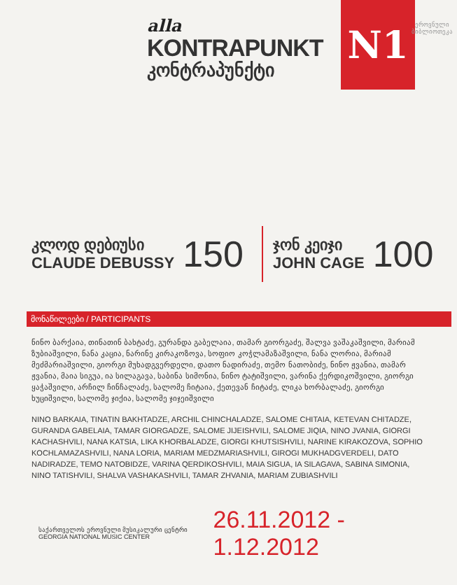alla
KONTRAPUNKT
კონტრაპუნქტი
N1
ეროვნული
ბიბლიოთეკა
კლოდ დებიუსი
CLAUDE DEBUSSY
150
ჯონ კეიჯი
JOHN CAGE
100
მონაწილეები / PARTICIPANTS
ნინო ბარქაია, თინათინ ბახტაძე, გურანდა გაბელაია, თამარ გიორგაძე, შალვა ვაშაკაშვილი, მარიამ ზუბიაშვილი, ნანა კაცია, ნარინე კირაკოზოვა, სოფიო კოჭლამაზაშვილი, ნანა ლორია, მარიამ მეძმარიაშვილი, გიორგი მუხადგვერდელი, დათო ნადირაძე, თემო ნათობიძე, ნინო ჟვანია, თამარ ჟვანია, მაია სიგუა, ია სილაგავა, საბინა სიმონია, ნინო ტატიშვილი, ვარინა ქერდიკოშვილი, გიორგი ყაჭაშვილი, არჩილ ჩინჩალაძე, სალომე ჩიტაია, ქეთევან ჩიტაძე, ლიკა ხორბალაძე, გიორგი ხუციშვილი, სალომე ჯიქია, სალომე ჯიჯეიშვილი
NINO BARKAIA, TINATIN BAKHTADZE, ARCHIL CHINCHALADZE, SALOME CHITAIA, KETEVAN CHITADZE, GURANDA GABELAIA, TAMAR GIORGADZE, SALOME JIJEISHVILI, SALOME JIQIA, NINO JVANIA, GIORGI KACHASHVILI, NANA KATSIA, LIKA KHORBALADZE, GIORGI KHUTSISHVILI, NARINE KIRAKOZOVA, SOPHIO KOCHLAMAZASHVILI, NANA LORIA, MARIAM MEDZMARIASHVILI, GIROGI MUKHADGVERDELI, DATO NADIRADZE, TEMO NATOBIDZE, VARINA QERDIKOSHVILI, MAIA SIGUA, IA SILAGAVA, SABINA SIMONIA, NINO TATISHVILI, SHALVA VASHAKASHVILI, TAMAR ZHVANIA, MARIAM ZUBIASHVILI
საქართველოს ეროვნული მუსიკალური ცენტრი
GEORGIA NATIONAL MUSIC CENTER
26.11.2012 - 1.12.2012